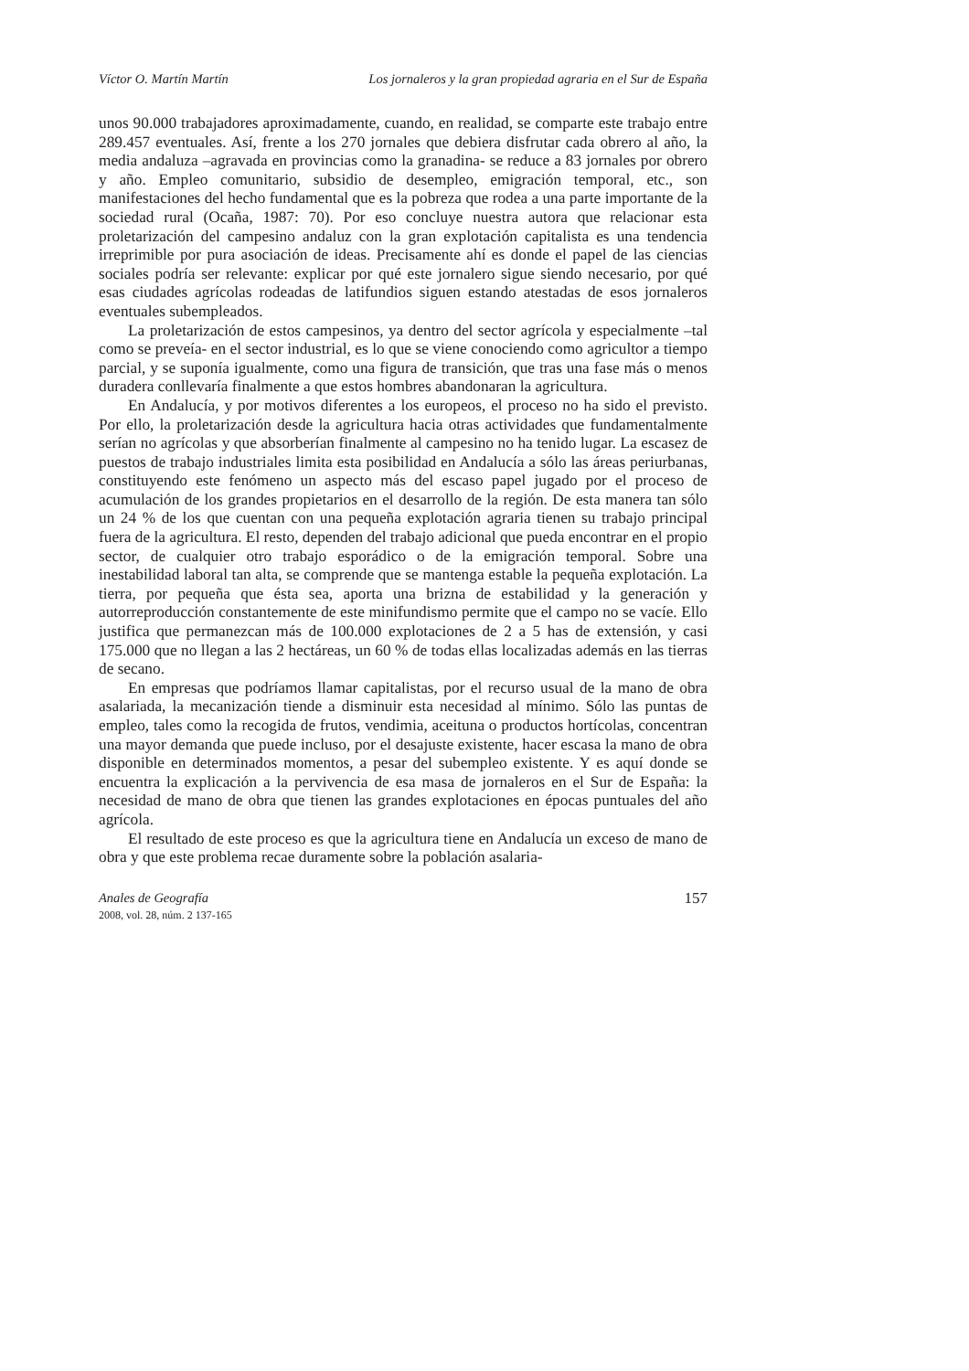Víctor O. Martín Martín Los jornaleros y la gran propiedad agraria en el Sur de España
unos 90.000 trabajadores aproximadamente, cuando, en realidad, se comparte este trabajo entre 289.457 eventuales. Así, frente a los 270 jornales que debiera disfrutar cada obrero al año, la media andaluza –agravada en provincias como la granadina- se reduce a 83 jornales por obrero y año. Empleo comunitario, subsidio de desempleo, emigración temporal, etc., son manifestaciones del hecho fundamental que es la pobreza que rodea a una parte importante de la sociedad rural (Ocaña, 1987: 70). Por eso concluye nuestra autora que relacionar esta proletarización del campesino andaluz con la gran explotación capitalista es una tendencia irreprimible por pura asociación de ideas. Precisamente ahí es donde el papel de las ciencias sociales podría ser relevante: explicar por qué este jornalero sigue siendo necesario, por qué esas ciudades agrícolas rodeadas de latifundios siguen estando atestadas de esos jornaleros eventuales subempleados.
La proletarización de estos campesinos, ya dentro del sector agrícola y especialmente –tal como se preveía- en el sector industrial, es lo que se viene conociendo como agricultor a tiempo parcial, y se suponía igualmente, como una figura de transición, que tras una fase más o menos duradera conllevaría finalmente a que estos hombres abandonaran la agricultura.
En Andalucía, y por motivos diferentes a los europeos, el proceso no ha sido el previsto. Por ello, la proletarización desde la agricultura hacia otras actividades que fundamentalmente serían no agrícolas y que absorberían finalmente al campesino no ha tenido lugar. La escasez de puestos de trabajo industriales limita esta posibilidad en Andalucía a sólo las áreas periurbanas, constituyendo este fenómeno un aspecto más del escaso papel jugado por el proceso de acumulación de los grandes propietarios en el desarrollo de la región. De esta manera tan sólo un 24 % de los que cuentan con una pequeña explotación agraria tienen su trabajo principal fuera de la agricultura. El resto, dependen del trabajo adicional que pueda encontrar en el propio sector, de cualquier otro trabajo esporádico o de la emigración temporal. Sobre una inestabilidad laboral tan alta, se comprende que se mantenga estable la pequeña explotación. La tierra, por pequeña que ésta sea, aporta una brizna de estabilidad y la generación y autorreproducción constantemente de este minifundismo permite que el campo no se vacíe. Ello justifica que permanezcan más de 100.000 explotaciones de 2 a 5 has de extensión, y casi 175.000 que no llegan a las 2 hectáreas, un 60 % de todas ellas localizadas además en las tierras de secano.
En empresas que podríamos llamar capitalistas, por el recurso usual de la mano de obra asalariada, la mecanización tiende a disminuir esta necesidad al mínimo. Sólo las puntas de empleo, tales como la recogida de frutos, vendimia, aceituna o productos hortícolas, concentran una mayor demanda que puede incluso, por el desajuste existente, hacer escasa la mano de obra disponible en determinados momentos, a pesar del subempleo existente. Y es aquí donde se encuentra la explicación a la pervivencia de esa masa de jornaleros en el Sur de España: la necesidad de mano de obra que tienen las grandes explotaciones en épocas puntuales del año agrícola.
El resultado de este proceso es que la agricultura tiene en Andalucía un exceso de mano de obra y que este problema recae duramente sobre la población asalaria-
Anales de Geografía
2008, vol. 28, núm. 2 137-165
157